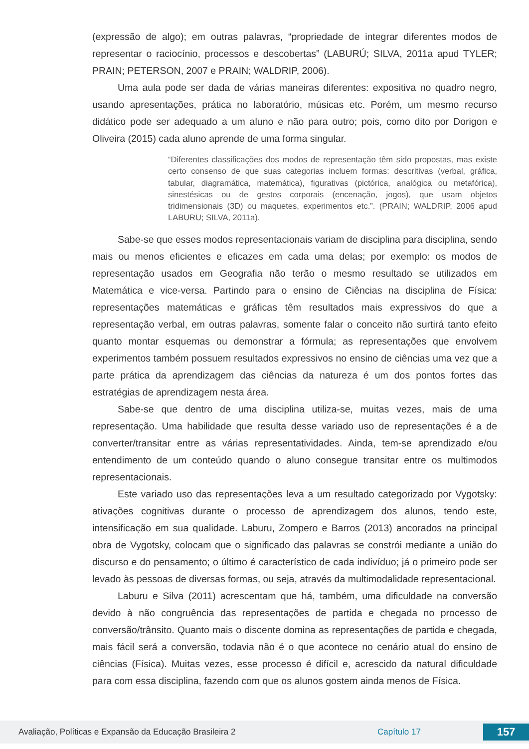(expressão de algo); em outras palavras, “propriedade de integrar diferentes modos de representar o raciocínio, processos e descobertas” (LABURÚ; SILVA, 2011a apud TYLER; PRAIN; PETERSON, 2007 e PRAIN; WALDRIP, 2006).
Uma aula pode ser dada de várias maneiras diferentes: expositiva no quadro negro, usando apresentações, prática no laboratório, músicas etc. Porém, um mesmo recurso didático pode ser adequado a um aluno e não para outro; pois, como dito por Dorigon e Oliveira (2015) cada aluno aprende de uma forma singular.
“Diferentes classificações dos modos de representação têm sido propostas, mas existe certo consenso de que suas categorias incluem formas: descritivas (verbal, gráfica, tabular, diagramática, matemática), figurativas (pictórica, analógica ou metafórica), sinestésicas ou de gestos corporais (encenação, jogos), que usam objetos tridimensionais (3D) ou maquetes, experimentos etc.”. (PRAIN; WALDRIP, 2006 apud LABURU; SILVA, 2011a).
Sabe-se que esses modos representacionais variam de disciplina para disciplina, sendo mais ou menos eficientes e eficazes em cada uma delas; por exemplo: os modos de representação usados em Geografia não terão o mesmo resultado se utilizados em Matemática e vice-versa. Partindo para o ensino de Ciências na disciplina de Física: representações matemáticas e gráficas têm resultados mais expressivos do que a representação verbal, em outras palavras, somente falar o conceito não surtirá tanto efeito quanto montar esquemas ou demonstrar a fórmula; as representações que envolvem experimentos também possuem resultados expressivos no ensino de ciências uma vez que a parte prática da aprendizagem das ciências da natureza é um dos pontos fortes das estratégias de aprendizagem nesta área.
Sabe-se que dentro de uma disciplina utiliza-se, muitas vezes, mais de uma representação. Uma habilidade que resulta desse variado uso de representações é a de converter/transitar entre as várias representatividades. Ainda, tem-se aprendizado e/ou entendimento de um conteúdo quando o aluno consegue transitar entre os multimodos representacionais.
Este variado uso das representações leva a um resultado categorizado por Vygotsky: ativações cognitivas durante o processo de aprendizagem dos alunos, tendo este, intensificação em sua qualidade. Laburu, Zompero e Barros (2013) ancorados na principal obra de Vygotsky, colocam que o significado das palavras se constrói mediante a união do discurso e do pensamento; o último é característico de cada indivíduo; já o primeiro pode ser levado às pessoas de diversas formas, ou seja, através da multimodalidade representacional.
Laburu e Silva (2011) acrescentam que há, também, uma dificuldade na conversão devido à não congruência das representações de partida e chegada no processo de conversão/trânsito. Quanto mais o discente domina as representações de partida e chegada, mais fácil será a conversão, todavia não é o que acontece no cenário atual do ensino de ciências (Física). Muitas vezes, esse processo é difícil e, acrescido da natural dificuldade para com essa disciplina, fazendo com que os alunos gostem ainda menos de Física.
Avaliação, Políticas e Expansão da Educação Brasileira 2 Capítulo 17 157